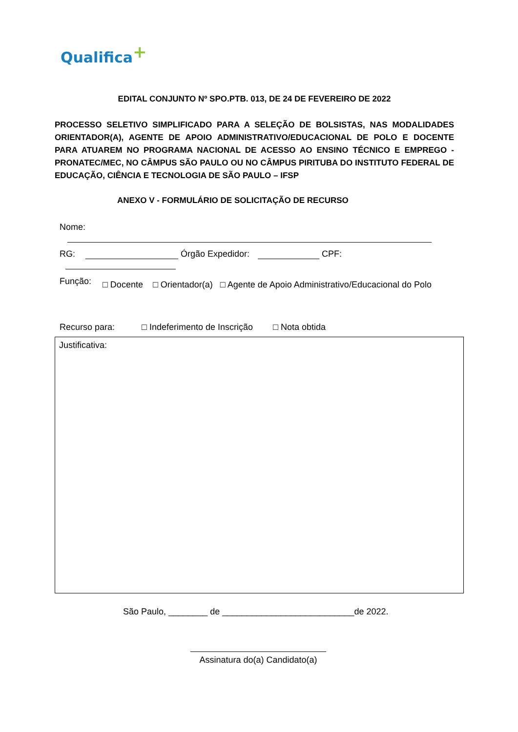Qualifica+
EDITAL CONJUNTO Nº SPO.PTB. 013, DE 24 DE FEVEREIRO DE 2022
PROCESSO SELETIVO SIMPLIFICADO PARA A SELEÇÃO DE BOLSISTAS, NAS MODALIDADES ORIENTADOR(A), AGENTE DE APOIO ADMINISTRATIVO/EDUCACIONAL DE POLO E DOCENTE PARA ATUAREM NO PROGRAMA NACIONAL DE ACESSO AO ENSINO TÉCNICO E EMPREGO - PRONATEC/MEC, NO CÂMPUS SÃO PAULO OU NO CÂMPUS PIRITUBA DO INSTITUTO FEDERAL DE EDUCAÇÃO, CIÊNCIA E TECNOLOGIA DE SÃO PAULO – IFSP
ANEXO V - FORMULÁRIO DE SOLICITAÇÃO DE RECURSO
Nome:
RG: Órgão Expedidor: CPF:
Função: □ Docente □ Orientador(a) □ Agente de Apoio Administrativo/Educacional do Polo
Recurso para: □ Indeferimento de Inscrição □ Nota obtida
Justificativa:
São Paulo, ________ de ___________________________de 2022.
Assinatura do(a) Candidato(a)